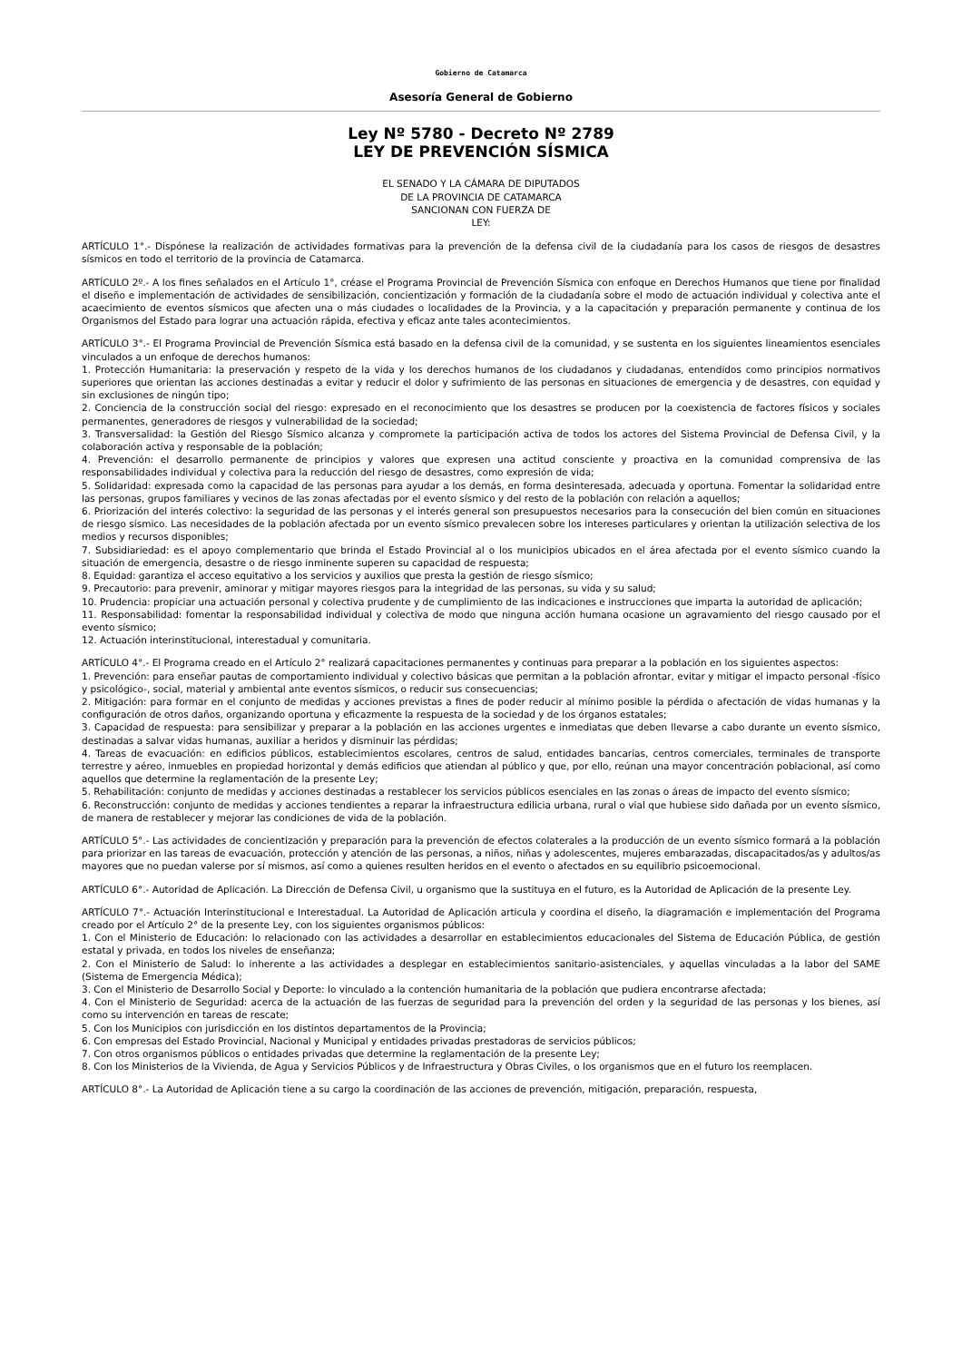Gobierno de Catamarca
Asesoría General de Gobierno
Ley Nº 5780 - Decreto Nº 2789
LEY DE PREVENCIÓN SÍSMICA
EL SENADO Y LA CÁMARA DE DIPUTADOS
DE LA PROVINCIA DE CATAMARCA
SANCIONAN CON FUERZA DE
LEY:
ARTÍCULO 1°.- Dispónese la realización de actividades formativas para la prevención de la defensa civil de la ciudadanía para los casos de riesgos de desastres sísmicos en todo el territorio de la provincia de Catamarca.
ARTÍCULO 2º.- A los fines señalados en el Artículo 1°, créase el Programa Provincial de Prevención Sísmica con enfoque en Derechos Humanos que tiene por finalidad el diseño e implementación de actividades de sensibilización, concientización y formación de la ciudadanía sobre el modo de actuación individual y colectiva ante el acaecimiento de eventos sísmicos que afecten una o más ciudades o localidades de la Provincia, y a la capacitación y preparación permanente y continua de los Organismos del Estado para lograr una actuación rápida, efectiva y eficaz ante tales acontecimientos.
ARTÍCULO 3°.- El Programa Provincial de Prevención Sísmica está basado en la defensa civil de la comunidad, y se sustenta en los siguientes lineamientos esenciales vinculados a un enfoque de derechos humanos:
1. Protección Humanitaria: la preservación y respeto de la vida y los derechos humanos de los ciudadanos y ciudadanas, entendidos como principios normativos superiores que orientan las acciones destinadas a evitar y reducir el dolor y sufrimiento de las personas en situaciones de emergencia y de desastres, con equidad y sin exclusiones de ningún tipo;
2. Conciencia de la construcción social del riesgo: expresado en el reconocimiento que los desastres se producen por la coexistencia de factores físicos y sociales permanentes, generadores de riesgos y vulnerabilidad de la sociedad;
3. Transversalidad: la Gestión del Riesgo Sísmico alcanza y compromete la participación activa de todos los actores del Sistema Provincial de Defensa Civil, y la colaboración activa y responsable de la población;
4. Prevención: el desarrollo permanente de principios y valores que expresen una actitud consciente y proactiva en la comunidad comprensiva de las responsabilidades individual y colectiva para la reducción del riesgo de desastres, como expresión de vida;
5. Solidaridad: expresada como la capacidad de las personas para ayudar a los demás, en forma desinteresada, adecuada y oportuna. Fomentar la solidaridad entre las personas, grupos familiares y vecinos de las zonas afectadas por el evento sísmico y del resto de la población con relación a aquellos;
6. Priorización del interés colectivo: la seguridad de las personas y el interés general son presupuestos necesarios para la consecución del bien común en situaciones de riesgo sísmico. Las necesidades de la población afectada por un evento sísmico prevalecen sobre los intereses particulares y orientan la utilización selectiva de los medios y recursos disponibles;
7. Subsidiariedad: es el apoyo complementario que brinda el Estado Provincial al o los municipios ubicados en el área afectada por el evento sísmico cuando la situación de emergencia, desastre o de riesgo inminente superen su capacidad de respuesta;
8. Equidad: garantiza el acceso equitativo a los servicios y auxilios que presta la gestión de riesgo sísmico;
9. Precautorio: para prevenir, aminorar y mitigar mayores riesgos para la integridad de las personas, su vida y su salud;
10. Prudencia: propiciar una actuación personal y colectiva prudente y de cumplimiento de las indicaciones e instrucciones que imparta la autoridad de aplicación;
11. Responsabilidad: fomentar la responsabilidad individual y colectiva de modo que ninguna acción humana ocasione un agravamiento del riesgo causado por el evento sísmico;
12. Actuación interinstitucional, interestadual y comunitaria.
ARTÍCULO 4°.- El Programa creado en el Artículo 2° realizará capacitaciones permanentes y continuas para preparar a la población en los siguientes aspectos:
1. Prevención: para enseñar pautas de comportamiento individual y colectivo básicas que permitan a la población afrontar, evitar y mitigar el impacto personal -físico y psicológico-, social, material y ambiental ante eventos sísmicos, o reducir sus consecuencias;
2. Mitigación: para formar en el conjunto de medidas y acciones previstas a fines de poder reducir al mínimo posible la pérdida o afectación de vidas humanas y la configuración de otros daños, organizando oportuna y eficazmente la respuesta de la sociedad y de los órganos estatales;
3. Capacidad de respuesta: para sensibilizar y preparar a la población en las acciones urgentes e inmediatas que deben llevarse a cabo durante un evento sísmico, destinadas a salvar vidas humanas, auxiliar a heridos y disminuir las pérdidas;
4. Tareas de evacuación: en edificios públicos, establecimientos escolares, centros de salud, entidades bancarias, centros comerciales, terminales de transporte terrestre y aéreo, inmuebles en propiedad horizontal y demás edificios que atiendan al público y que, por ello, reúnan una mayor concentración poblacional, así como aquellos que determine la reglamentación de la presente Ley;
5. Rehabilitación: conjunto de medidas y acciones destinadas a restablecer los servicios públicos esenciales en las zonas o áreas de impacto del evento sísmico;
6. Reconstrucción: conjunto de medidas y acciones tendientes a reparar la infraestructura edilicia urbana, rural o vial que hubiese sido dañada por un evento sísmico, de manera de restablecer y mejorar las condiciones de vida de la población.
ARTÍCULO 5°.- Las actividades de concientización y preparación para la prevención de efectos colaterales a la producción de un evento sísmico formará a la población para priorizar en las tareas de evacuación, protección y atención de las personas, a niños, niñas y adolescentes, mujeres embarazadas, discapacitados/as y adultos/as mayores que no puedan valerse por sí mismos, así como a quienes resulten heridos en el evento o afectados en su equilibrio psicoemocional.
ARTÍCULO 6°.- Autoridad de Aplicación. La Dirección de Defensa Civil, u organismo que la sustituya en el futuro, es la Autoridad de Aplicación de la presente Ley.
ARTÍCULO 7°.- Actuación Interinstitucional e Interestadual. La Autoridad de Aplicación articula y coordina el diseño, la diagramación e implementación del Programa creado por el Artículo 2° de la presente Ley, con los siguientes organismos públicos:
1. Con el Ministerio de Educación: lo relacionado con las actividades a desarrollar en establecimientos educacionales del Sistema de Educación Pública, de gestión estatal y privada, en todos los niveles de enseñanza;
2. Con el Ministerio de Salud: lo inherente a las actividades a desplegar en establecimientos sanitario-asistenciales, y aquellas vinculadas a la labor del SAME (Sistema de Emergencia Médica);
3. Con el Ministerio de Desarrollo Social y Deporte: lo vinculado a la contención humanitaria de la población que pudiera encontrarse afectada;
4. Con el Ministerio de Seguridad: acerca de la actuación de las fuerzas de seguridad para la prevención del orden y la seguridad de las personas y los bienes, así como su intervención en tareas de rescate;
5. Con los Municipios con jurisdicción en los distintos departamentos de la Provincia;
6. Con empresas del Estado Provincial, Nacional y Municipal y entidades privadas prestadoras de servicios públicos;
7. Con otros organismos públicos o entidades privadas que determine la reglamentación de la presente Ley;
8. Con los Ministerios de la Vivienda, de Agua y Servicios Públicos y de Infraestructura y Obras Civiles, o los organismos que en el futuro los reemplacen.
ARTÍCULO 8°.- La Autoridad de Aplicación tiene a su cargo la coordinación de las acciones de prevención, mitigación, preparación, respuesta,